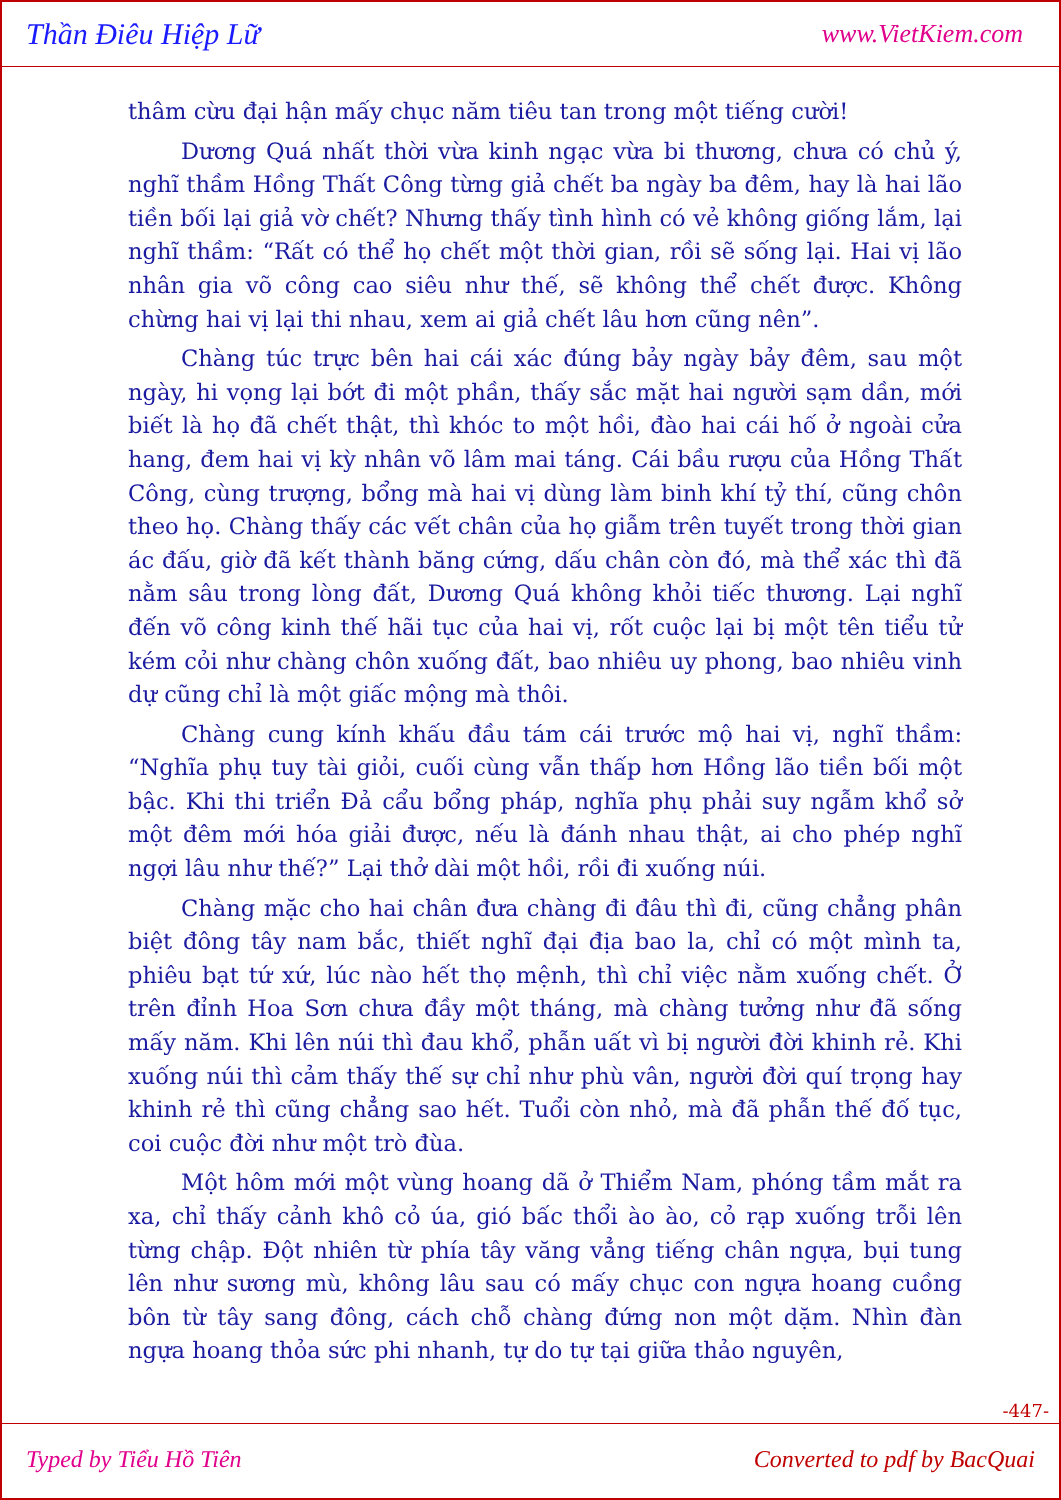Thần Điêu Hiệp Lữ www.VietKiem.com
thâm cừu đại hận mấy chục năm tiêu tan trong một tiếng cười!
Dương Quá nhất thời vừa kinh ngạc vừa bi thương, chưa có chủ ý, nghĩ thầm Hồng Thất Công từng giả chết ba ngày ba đêm, hay là hai lão tiền bối lại giả vờ chết? Nhưng thấy tình hình có vẻ không giống lắm, lại nghĩ thầm: “Rất có thể họ chết một thời gian, rồi sẽ sống lại. Hai vị lão nhân gia võ công cao siêu như thế, sẽ không thể chết được. Không chừng hai vị lại thi nhau, xem ai giả chết lâu hơn cũng nên”.
Chàng túc trực bên hai cái xác đúng bảy ngày bảy đêm, sau một ngày, hi vọng lại bớt đi một phần, thấy sắc mặt hai người sạm dần, mới biết là họ đã chết thật, thì khóc to một hồi, đào hai cái hố ở ngoài cửa hang, đem hai vị kỳ nhân võ lâm mai táng. Cái bầu rượu của Hồng Thất Công, cùng trượng, bổng mà hai vị dùng làm binh khí tỷ thí, cũng chôn theo họ. Chàng thấy các vết chân của họ giẫm trên tuyết trong thời gian ác đấu, giờ đã kết thành băng cứng, dấu chân còn đó, mà thể xác thì đã nằm sâu trong lòng đất, Dương Quá không khỏi tiếc thương. Lại nghĩ đến võ công kinh thế hãi tục của hai vị, rốt cuộc lại bị một tên tiểu tử kém cỏi như chàng chôn xuống đất, bao nhiêu uy phong, bao nhiêu vinh dự cũng chỉ là một giấc mộng mà thôi.
Chàng cung kính khấu đầu tám cái trước mộ hai vị, nghĩ thầm: “Nghĩa phụ tuy tài giỏi, cuối cùng vẫn thấp hơn Hồng lão tiền bối một bậc. Khi thi triển Đả cẩu bổng pháp, nghĩa phụ phải suy ngẫm khổ sở một đêm mới hóa giải được, nếu là đánh nhau thật, ai cho phép nghĩ ngợi lâu như thế?” Lại thở dài một hồi, rồi đi xuống núi.
Chàng mặc cho hai chân đưa chàng đi đâu thì đi, cũng chẳng phân biệt đông tây nam bắc, thiết nghĩ đại địa bao la, chỉ có một mình ta, phiêu bạt tứ xứ, lúc nào hết thọ mệnh, thì chỉ việc nằm xuống chết. Ở trên đỉnh Hoa Sơn chưa đầy một tháng, mà chàng tưởng như đã sống mấy năm. Khi lên núi thì đau khổ, phẫn uất vì bị người đời khinh rẻ. Khi xuống núi thì cảm thấy thế sự chỉ như phù vân, người đời quí trọng hay khinh rẻ thì cũng chẳng sao hết. Tuổi còn nhỏ, mà đã phẫn thế đố tục, coi cuộc đời như một trò đùa.
Một hôm mới một vùng hoang dã ở Thiểm Nam, phóng tầm mắt ra xa, chỉ thấy cảnh khô cỏ úa, gió bấc thổi ào ào, cỏ rạp xuống trỗi lên từng chập. Đột nhiên từ phía tây văng vẳng tiếng chân ngựa, bụi tung lên như sương mù, không lâu sau có mấy chục con ngựa hoang cuồng bôn từ tây sang đông, cách chỗ chàng đứng non một dặm. Nhìn đàn ngựa hoang thỏa sức phi nhanh, tự do tự tại giữa thảo nguyên,
-447-
Typed by Tiểu Hồ Tiên Converted to pdf by BacQuai